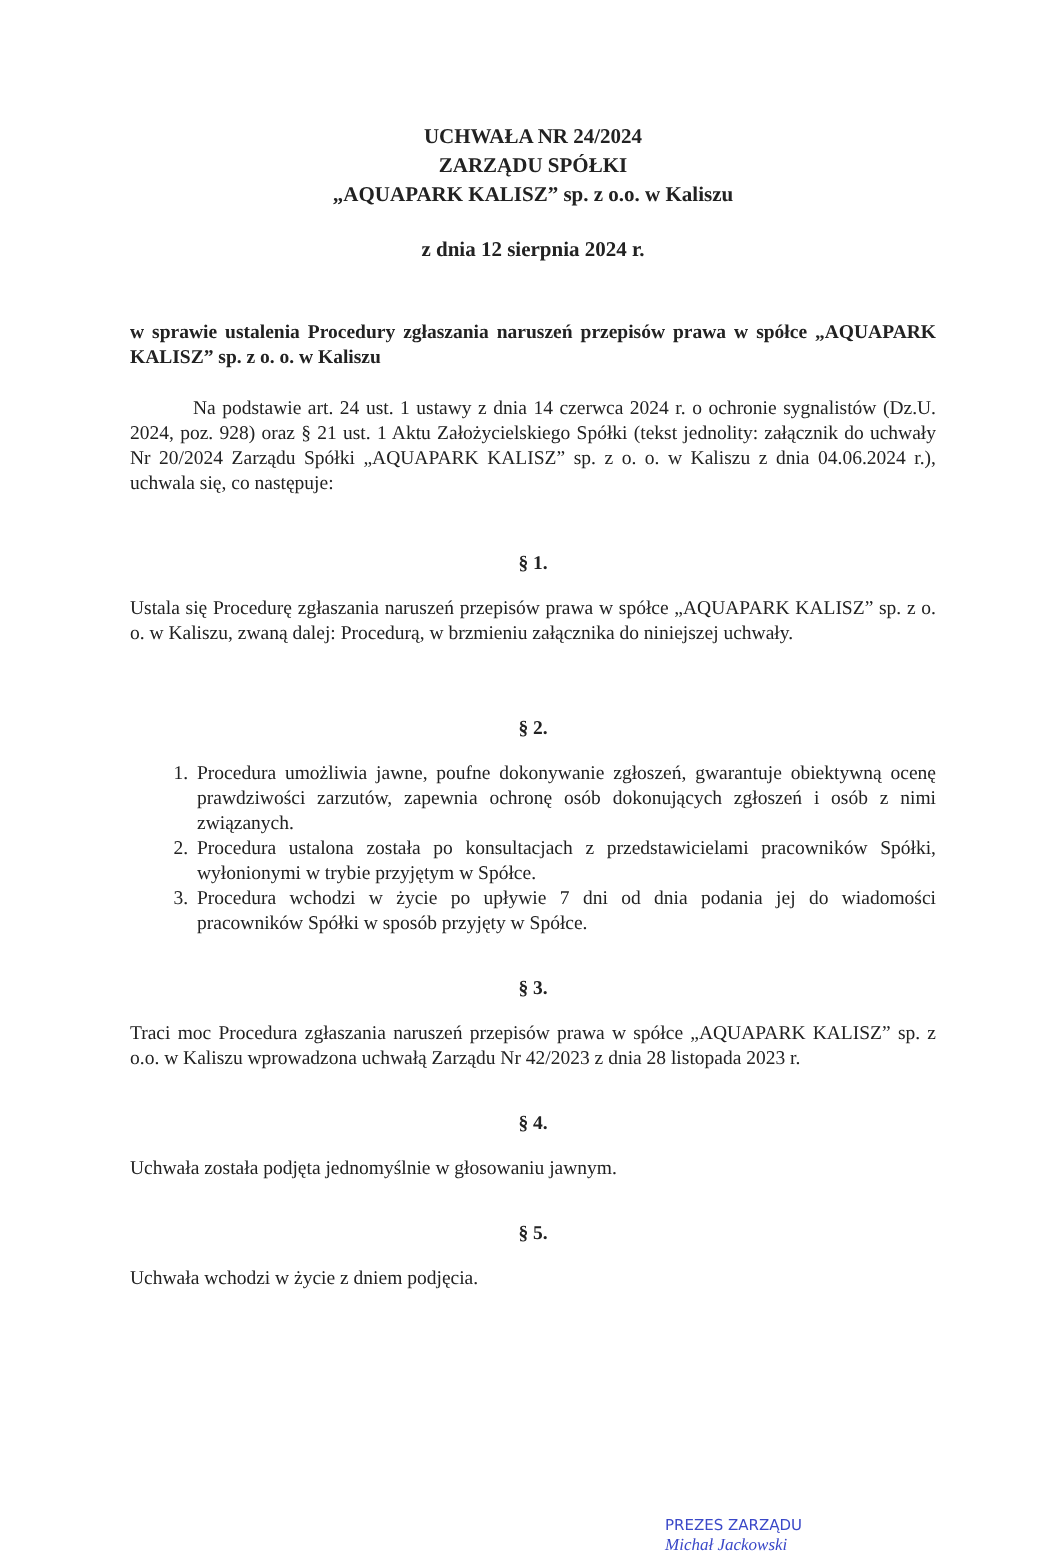UCHWAŁA NR 24/2024
ZARZĄDU SPÓŁKI
„AQUAPARK KALISZ” sp. z o.o. w Kaliszu
z dnia 12 sierpnia 2024 r.
w sprawie ustalenia Procedury zgłaszania naruszeń przepisów prawa w spółce „AQUAPARK KALISZ” sp. z o. o. w Kaliszu
Na podstawie art. 24 ust. 1 ustawy z dnia 14 czerwca 2024 r. o ochronie sygnalistów (Dz.U. 2024, poz. 928) oraz § 21 ust. 1 Aktu Założycielskiego Spółki (tekst jednolity: załącznik do uchwały Nr 20/2024 Zarządu Spółki „AQUAPARK KALISZ” sp. z o. o. w Kaliszu z dnia 04.06.2024 r.), uchwala się, co następuje:
§ 1.
Ustala się Procedurę zgłaszania naruszeń przepisów prawa w spółce „AQUAPARK KALISZ” sp. z o. o. w Kaliszu, zwaną dalej: Procedurą, w brzmieniu załącznika do niniejszej uchwały.
§ 2.
1. Procedura umożliwia jawne, poufne dokonywanie zgłoszeń, gwarantuje obiektywną ocenę prawdziwości zarzutów, zapewnia ochronę osób dokonujących zgłoszeń i osób z nimi związanych.
2. Procedura ustalona została po konsultacjach z przedstawicielami pracowników Spółki, wyłonionymi w trybie przyjętym w Spółce.
3. Procedura wchodzi w życie po upływie 7 dni od dnia podania jej do wiadomości pracowników Spółki w sposób przyjęty w Spółce.
§ 3.
Traci moc Procedura zgłaszania naruszeń przepisów prawa w spółce „AQUAPARK KALISZ” sp. z o.o. w Kaliszu wprowadzona uchwałą Zarządu Nr 42/2023 z dnia 28 listopada 2023 r.
§ 4.
Uchwała została podjęta jednomyślnie w głosowaniu jawnym.
§ 5.
Uchwała wchodzi w życie z dniem podjęcia.
PREZES ZARZĄDU
Michał Jackowski